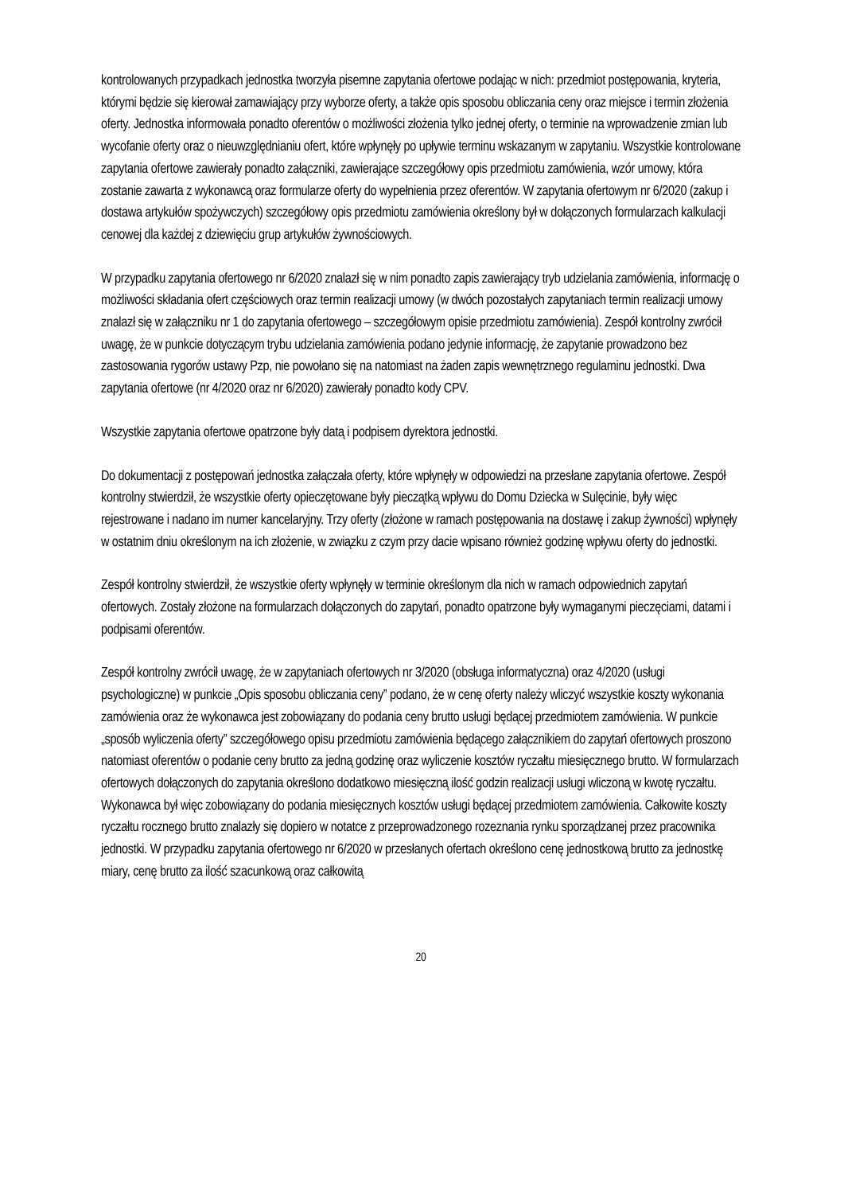kontrolowanych przypadkach jednostka tworzyła pisemne zapytania ofertowe podając w nich: przedmiot postępowania, kryteria, którymi będzie się kierował zamawiający przy wyborze oferty, a także opis sposobu obliczania ceny oraz miejsce i termin złożenia oferty. Jednostka informowała ponadto oferentów o możliwości złożenia tylko jednej oferty, o terminie na wprowadzenie zmian lub wycofanie oferty oraz o nieuwzględnianiu ofert, które wpłynęły po upływie terminu wskazanym w zapytaniu. Wszystkie kontrolowane zapytania ofertowe zawierały ponadto załączniki, zawierające szczegółowy opis przedmiotu zamówienia, wzór umowy, która zostanie zawarta z wykonawcą oraz formularze oferty do wypełnienia przez oferentów. W zapytania ofertowym nr 6/2020 (zakup i dostawa artykułów spożywczych) szczegółowy opis przedmiotu zamówienia określony był w dołączonych formularzach kalkulacji cenowej dla każdej z dziewięciu grup artykułów żywnościowych.
W przypadku zapytania ofertowego nr 6/2020 znalazł się w nim ponadto zapis zawierający tryb udzielania zamówienia, informację o możliwości składania ofert częściowych oraz termin realizacji umowy (w dwóch pozostałych zapytaniach termin realizacji umowy znalazł się w załączniku nr 1 do zapytania ofertowego – szczegółowym opisie przedmiotu zamówienia). Zespół kontrolny zwrócił uwagę, że w punkcie dotyczącym trybu udzielania zamówienia podano jedynie informację, że zapytanie prowadzono bez zastosowania rygorów ustawy Pzp, nie powołano się na natomiast na żaden zapis wewnętrznego regulaminu jednostki. Dwa zapytania ofertowe (nr 4/2020 oraz nr 6/2020) zawierały ponadto kody CPV.
Wszystkie zapytania ofertowe opatrzone były datą i podpisem dyrektora jednostki.
Do dokumentacji z postępowań jednostka załączała oferty, które wpłynęły w odpowiedzi na przesłane zapytania ofertowe. Zespół kontrolny stwierdził, że wszystkie oferty opieczętowane były pieczątką wpływu do Domu Dziecka w Sulęcinie, były więc rejestrowane i nadano im numer kancelaryjny. Trzy oferty (złożone w ramach postępowania na dostawę i zakup żywności) wpłynęły w ostatnim dniu określonym na ich złożenie, w związku z czym przy dacie wpisano również godzinę wpływu oferty do jednostki.
Zespół kontrolny stwierdził, że wszystkie oferty wpłynęły w terminie określonym dla nich w ramach odpowiednich zapytań ofertowych. Zostały złożone na formularzach dołączonych do zapytań, ponadto opatrzone były wymaganymi pieczęciami, datami i podpisami oferentów.
Zespół kontrolny zwrócił uwagę, że w zapytaniach ofertowych nr 3/2020 (obsługa informatyczna) oraz 4/2020 (usługi psychologiczne) w punkcie „Opis sposobu obliczania ceny” podano, że w cenę oferty należy wliczyć wszystkie koszty wykonania zamówienia oraz że wykonawca jest zobowiązany do podania ceny brutto usługi będącej przedmiotem zamówienia. W punkcie „sposób wyliczenia oferty” szczegółowego opisu przedmiotu zamówienia będącego załącznikiem do zapytań ofertowych proszono natomiast oferentów o podanie ceny brutto za jedną godzinę oraz wyliczenie kosztów ryczałtu miesięcznego brutto. W formularzach ofertowych dołączonych do zapytania określono dodatkowo miesięczną ilość godzin realizacji usługi wliczoną w kwotę ryczałtu. Wykonawca był więc zobowiązany do podania miesięcznych kosztów usługi będącej przedmiotem zamówienia. Całkowite koszty ryczałtu rocznego brutto znalazły się dopiero w notatce z przeprowadzonego rozeznania rynku sporządzanej przez pracownika jednostki. W przypadku zapytania ofertowego nr 6/2020 w przesłanych ofertach określono cenę jednostkową brutto za jednostkę miary, cenę brutto za ilość szacunkową oraz całkowitą
20